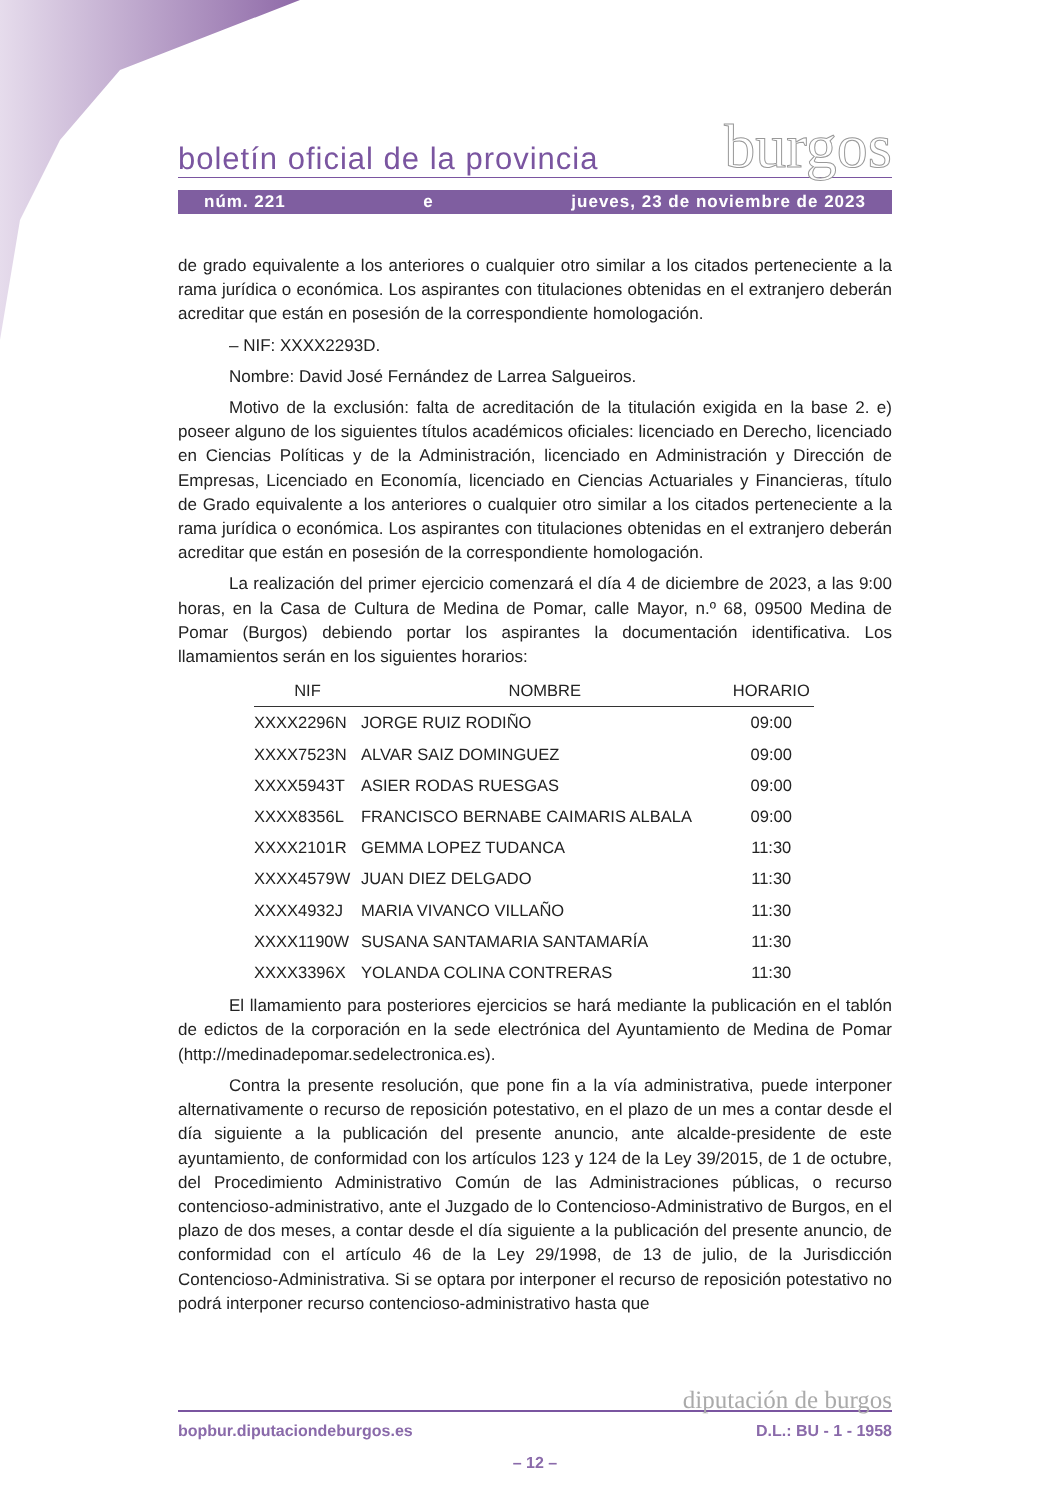boletín oficial de la provincia burgos
núm. 221 e jueves, 23 de noviembre de 2023
de grado equivalente a los anteriores o cualquier otro similar a los citados perteneciente a la rama jurídica o económica. Los aspirantes con titulaciones obtenidas en el extranjero deberán acreditar que están en posesión de la correspondiente homologación.
– NIF: XXXX2293D.
Nombre: David José Fernández de Larrea Salgueiros.
Motivo de la exclusión: falta de acreditación de la titulación exigida en la base 2. e) poseer alguno de los siguientes títulos académicos oficiales: licenciado en Derecho, licenciado en Ciencias Políticas y de la Administración, licenciado en Administración y Dirección de Empresas, Licenciado en Economía, licenciado en Ciencias Actuariales y Financieras, título de Grado equivalente a los anteriores o cualquier otro similar a los citados perteneciente a la rama jurídica o económica. Los aspirantes con titulaciones obtenidas en el extranjero deberán acreditar que están en posesión de la correspondiente homologación.
La realización del primer ejercicio comenzará el día 4 de diciembre de 2023, a las 9:00 horas, en la Casa de Cultura de Medina de Pomar, calle Mayor, n.º 68, 09500 Medina de Pomar (Burgos) debiendo portar los aspirantes la documentación identificativa. Los llamamientos serán en los siguientes horarios:
| NIF | NOMBRE | HORARIO |
| --- | --- | --- |
| XXXX2296N | JORGE RUIZ RODIÑO | 09:00 |
| XXXX7523N | ALVAR SAIZ DOMINGUEZ | 09:00 |
| XXXX5943T | ASIER RODAS RUESGAS | 09:00 |
| XXXX8356L | FRANCISCO BERNABE CAIMARIS ALBALA | 09:00 |
| XXXX2101R | GEMMA LOPEZ TUDANCA | 11:30 |
| XXXX4579W | JUAN DIEZ DELGADO | 11:30 |
| XXXX4932J | MARIA VIVANCO VILLAÑO | 11:30 |
| XXXX1190W | SUSANA SANTAMARIA SANTAMARÍA | 11:30 |
| XXXX3396X | YOLANDA COLINA CONTRERAS | 11:30 |
El llamamiento para posteriores ejercicios se hará mediante la publicación en el tablón de edictos de la corporación en la sede electrónica del Ayuntamiento de Medina de Pomar (http://medinadepomar.sedelectronica.es).
Contra la presente resolución, que pone fin a la vía administrativa, puede interponer alternativamente o recurso de reposición potestativo, en el plazo de un mes a contar desde el día siguiente a la publicación del presente anuncio, ante alcalde-presidente de este ayuntamiento, de conformidad con los artículos 123 y 124 de la Ley 39/2015, de 1 de octubre, del Procedimiento Administrativo Común de las Administraciones públicas, o recurso contencioso-administrativo, ante el Juzgado de lo Contencioso-Administrativo de Burgos, en el plazo de dos meses, a contar desde el día siguiente a la publicación del presente anuncio, de conformidad con el artículo 46 de la Ley 29/1998, de 13 de julio, de la Jurisdicción Contencioso-Administrativa. Si se optara por interponer el recurso de reposición potestativo no podrá interponer recurso contencioso-administrativo hasta que
diputación de burgos
bopbur.diputaciondeburgos.es D.L.: BU - 1 - 1958
– 12 –